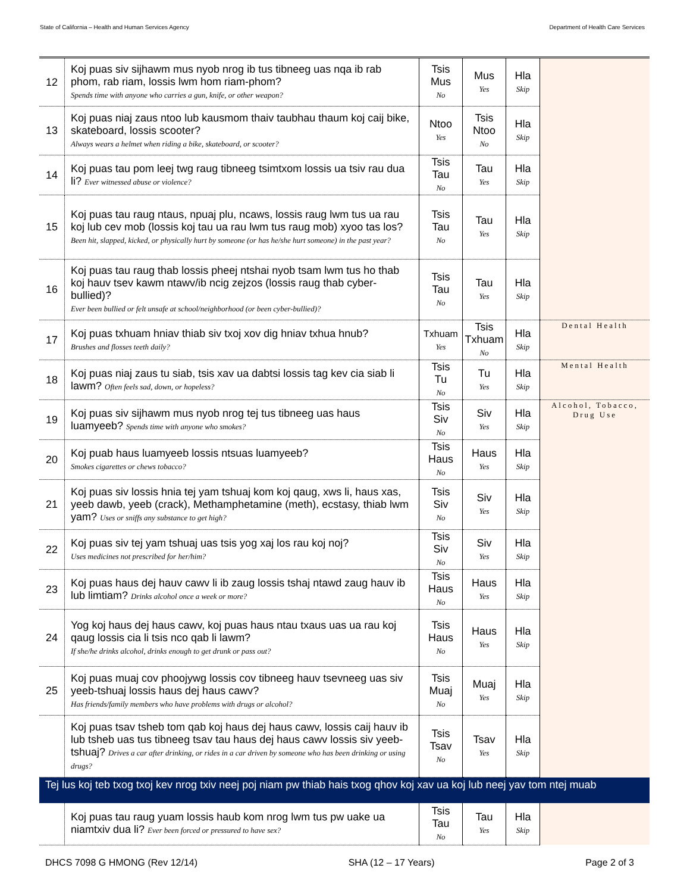State of California – Health and Human Services Agency Department of Health Care Services
| 12 | Koj puas siv sijhawm mus nyob nrog ib tus tibneeg uas nqa ib rab phom, rab riam, lossis lwm hom riam-phom? Spends time with anyone who carries a gun, knife, or other weapon? | Tsis Mus No | Mus Yes | Hla Skip | |
| 13 | Koj puas niaj zaus ntoo lub kausmom thaiv taubhau thaum koj caij bike, skateboard, lossis scooter? Always wears a helmet when riding a bike, skateboard, or scooter? | Ntoo Yes | Tsis Ntoo No | Hla Skip | |
| 14 | Koj puas tau pom leej twg raug tibneeg tsimtxom lossis ua tsiv rau dua li? Ever witnessed abuse or violence? | Tsis Tau No | Tau Yes | Hla Skip | |
| 15 | Koj puas tau raug ntaus, npuaj plu, ncaws, lossis raug lwm tus ua rau koj lub cev mob (lossis koj tau ua rau lwm tus raug mob) xyoo tas los? Been hit, slapped, kicked, or physically hurt by someone (or has he/she hurt someone) in the past year? | Tsis Tau No | Tau Yes | Hla Skip | |
| 16 | Koj puas tau raug thab lossis pheej ntshai nyob tsam lwm tus ho thab koj hauv tsev kawm ntawv/ib ncig zejzos (lossis raug thab cyber-bullied)? Ever been bullied or felt unsafe at school/neighborhood (or been cyber-bullied)? | Tsis Tau No | Tau Yes | Hla Skip | |
| 17 | Koj puas txhuam hniav thiab siv txoj xov dig hniav txhua hnub? Brushes and flosses teeth daily? | Txhuam Yes | Tsis Txhuam No | Hla Skip | Dental Health |
| 18 | Koj puas niaj zaus tu siab, tsis xav ua dabtsi lossis tag kev cia siab li lawm? Often feels sad, down, or hopeless? | Tsis Tu No | Tu Yes | Hla Skip | Mental Health |
| 19 | Koj puas siv sijhawm mus nyob nrog tej tus tibneeg uas haus luamyeeb? Spends time with anyone who smokes? | Tsis Siv No | Siv Yes | Hla Skip | Alcohol, Tobacco, Drug Use |
| 20 | Koj puab haus luamyeeb lossis ntsuas luamyeeb? Smokes cigarettes or chews tobacco? | Tsis Haus No | Haus Yes | Hla Skip | |
| 21 | Koj puas siv lossis hnia tej yam tshuaj kom koj qaug, xws li, haus xas, yeeb dawb, yeeb (crack), Methamphetamine (meth), ecstasy, thiab lwm yam? Uses or sniffs any substance to get high? | Tsis Siv No | Siv Yes | Hla Skip | |
| 22 | Koj puas siv tej yam tshuaj uas tsis yog xaj los rau koj noj? Uses medicines not prescribed for her/him? | Tsis Siv No | Siv Yes | Hla Skip | |
| 23 | Koj puas haus dej hauv cawv li ib zaug lossis tshaj ntawd zaug hauv ib lub limtiam? Drinks alcohol once a week or more? | Tsis Haus No | Haus Yes | Hla Skip | |
| 24 | Yog koj haus dej haus cawv, koj puas haus ntau txaus uas ua rau koj qaug lossis cia li tsis nco qab li lawm? If she/he drinks alcohol, drinks enough to get drunk or pass out? | Tsis Haus No | Haus Yes | Hla Skip | |
| 25 | Koj puas muaj cov phoojywg lossis cov tibneeg hauv tsevneeg uas siv yeeb-tshuaj lossis haus dej haus cawv? Has friends/family members who have problems with drugs or alcohol? | Tsis Muaj No | Muaj Yes | Hla Skip | |
| | Koj puas tsav tsheb tom qab koj haus dej haus cawv, lossis caij hauv ib lub tsheb uas tus tibneeg tsav tau haus dej haus cawv lossis siv yeeb-tshuaj? Drives a car after drinking, or rides in a car driven by someone who has been drinking or using drugs? | Tsis Tsav No | Tsav Yes | Hla Skip | |
| Tej lus koj teb txog txoj kev nrog txiv neej poj niam pw thiab hais txog qhov koj xav ua koj lub neej yav tom ntej muab | | | | | |
| | Koj puas tau raug yuam lossis haub kom nrog lwm tus pw uake ua niamtxiv dua li? Ever been forced or pressured to have sex? | Tsis Tau No | Tau Yes | Hla Skip | |
DHCS 7098 G HMONG (Rev 12/14) SHA (12 – 17 Years) Page 2 of 3